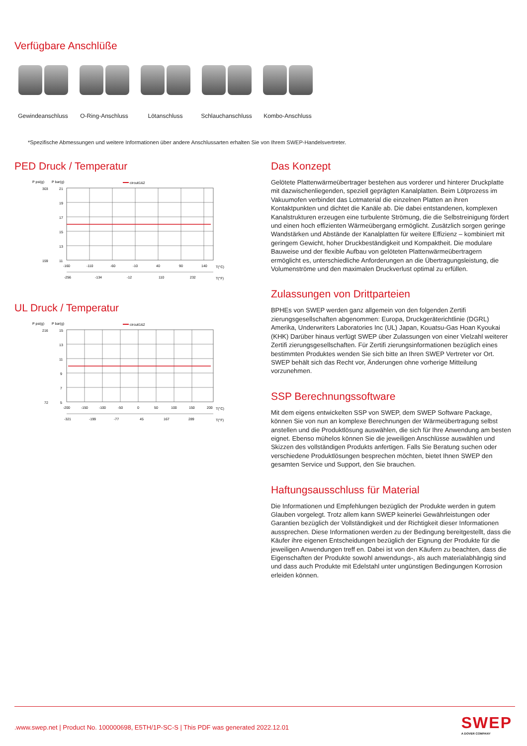Verfügbare Anschlüße
Gewindeanschluss
O-Ring-Anschluss
Lötanschluss Schlauchanschluss
Kombo-Anschluss
*Spezifische Abmessungen und weitere Informationen über andere Anschlussarten erhalten Sie von Ihrem SWEP-Handelsvertreter.
PED Druck / Temperatur
P psi(g)
P bar(g)
circuit1&2
21
19
17
15
13
11
303
159
-160
-110
-60
-10
40
90
140
T(°C)
-256
-134
-12
110
232
T(°F)
UL Druck / Temperatur
P psi(g)
P bar(g)
circuit1&2
15
13
11
9
7
5
216
72
-200
-150
-100
-50
0
50
100
150
200
T(°C)
-321
-199
-77
45
167
289
T(°F)
Das Konzept
Gelötete Plattenwärmeübertrager bestehen aus vorderer und hinterer Druckplatte mit dazwischenliegenden, speziell geprägten Kanalplatten. Beim Lötprozess im Vakuumofen verbindet das Lotmaterial die einzelnen Platten an ihren Kontaktpunkten und dichtet die Kanäle ab. Die dabei entstandenen, komplexen Kanalstrukturen erzeugen eine turbulente Strömung, die die Selbstreinigung fördert und einen hoch effizienten Wärmeübergang ermöglicht. Zusätzlich sorgen geringe Wandstärken und Abstände der Kanalplatten für weitere Effizienz – kombiniert mit geringem Gewicht, hoher Druckbeständigkeit und Kompaktheit. Die modulare Bauweise und der flexible Aufbau von gelöteten Plattenwärmeübertragern ermöglicht es, unterschiedliche Anforderungen an die Übertragungsleistung, die Volumenströme und den maximalen Druckverlust optimal zu erfüllen.
Zulassungen von Drittparteien
BPHEs von SWEP werden ganz allgemein von den folgenden Zertifi zierungsgesellschaften abgenommen: Europa, Druckgeräterichtlinie (DGRL) Amerika, Underwriters Laboratories Inc (UL) Japan, Kouatsu-Gas Hoan Kyoukai (KHK) Darüber hinaus verfügt SWEP über Zulassungen von einer Vielzahl weiterer Zertifi zierungsgesellschaften. Für Zertifi zierungsinformationen bezüglich eines bestimmten Produktes wenden Sie sich bitte an Ihren SWEP Vertreter vor Ort. SWEP behält sich das Recht vor, Änderungen ohne vorherige Mitteilung vorzunehmen.
SSP Berechnungssoftware
Mit dem eigens entwickelten SSP von SWEP, dem SWEP Software Package, können Sie von nun an komplexe Berechnungen der Wärmeübertragung selbst anstellen und die Produktlösung auswählen, die sich für Ihre Anwendung am besten eignet. Ebenso mühelos können Sie die jeweiligen Anschlüsse auswählen und Skizzen des vollständigen Produkts anfertigen. Falls Sie Beratung suchen oder verschiedene Produktlösungen besprechen möchten, bietet Ihnen SWEP den gesamten Service und Support, den Sie brauchen.
Haftungsausschluss für Material
Die Informationen und Empfehlungen bezüglich der Produkte werden in gutem Glauben vorgelegt. Trotz allem kann SWEP keinerlei Gewährleistungen oder Garantien bezüglich der Vollständigkeit und der Richtigkeit dieser Informationen aussprechen. Diese Informationen werden zu der Bedingung bereitgestellt, dass die Käufer ihre eigenen Entscheidungen bezüglich der Eignung der Produkte für die jeweiligen Anwendungen treff en. Dabei ist von den Käufern zu beachten, dass die Eigenschaften der Produkte sowohl anwendungs-, als auch materialabhängig sind und dass auch Produkte mit Edelstahl unter ungünstigen Bedingungen Korrosion erleiden können.
.www.swep.net | Product No. 100000698, E5TH/1P-SC-S | This PDF was generated 2022.12.01
SWEP
A DOVER COMPANY